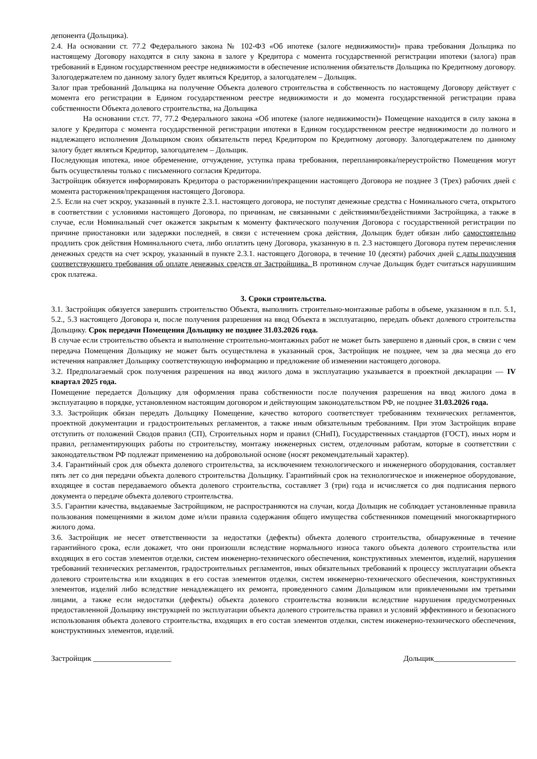депонента (Дольщика).
2.4. На основании ст. 77.2 Федерального закона № 102-ФЗ «Об ипотеке (залоге недвижимости)» права требования Дольщика по настоящему Договору находятся в силу закона в залоге у Кредитора с момента государственной регистрации ипотеки (залога) прав требований в Едином государственном реестре недвижимости в обеспечение исполнения обязательств Дольщика по Кредитному договору. Залогодержателем по данному залогу будет являться Кредитор, а залогодателем – Дольщик.
Залог прав требований Дольщика на получение Объекта долевого строительства в собственность по настоящему Договору действует с момента его регистрации в Едином государственном реестре недвижимости и до момента государственной регистрации права собственности Объекта долевого строительства, на Дольщика
На основании ст.ст. 77, 77.2 Федерального закона «Об ипотеке (залоге недвижимости)» Помещение находится в силу закона в залоге у Кредитора с момента государственной регистрации ипотеки в Едином государственном реестре недвижимости до полного и надлежащего исполнения Дольщиком своих обязательств перед Кредитором по Кредитному договору. Залогодержателем по данному залогу будет являться Кредитор, залогодателем – Дольщик.
Последующая ипотека, иное обременение, отчуждение, уступка права требования, перепланировка/переустройство Помещения могут быть осуществлены только с письменного согласия Кредитора.
Застройщик обязуется информировать Кредитора о расторжении/прекращении настоящего Договора не позднее 3 (Трех) рабочих дней с момента расторжения/прекращения настоящего Договора.
2.5. Если на счет эскроу, указанный в пункте 2.3.1. настоящего договора, не поступят денежные средства с Номинального счета, открытого в соответствии с условиями настоящего Договора, по причинам, не связанными с действиями/бездействиями Застройщика, а также в случае, если Номинальный счет окажется закрытым к моменту фактического получения Договора с государственной регистрации по причине приостановки или задержки последней, в связи с истечением срока действия, Дольщик будет обязан либо самостоятельно продлить срок действия Номинального счета, либо оплатить цену Договора, указанную в п. 2.3 настоящего Договора путем перечисления денежных средств на счет эскроу, указанный в пункте 2.3.1. настоящего Договора, в течение 10 (десяти) рабочих дней с даты получения соответствующего требования об оплате денежных средств от Застройщика. В противном случае Дольщик будет считаться нарушившим срок платежа.
3. Сроки строительства.
3.1. Застройщик обязуется завершить строительство Объекта, выполнить строительно-монтажные работы в объеме, указанном в п.п. 5.1, 5.2., 5.3 настоящего Договора и, после получения разрешения на ввод Объекта в эксплуатацию, передать объект долевого строительства Дольщику. Срок передачи Помещения Дольщику не позднее 31.03.2026 года.
В случае если строительство объекта и выполнение строительно-монтажных работ не может быть завершено в данный срок, в связи с чем передача Помещения Дольщику не может быть осуществлена в указанный срок, Застройщик не позднее, чем за два месяца до его истечения направляет Дольщику соответствующую информацию и предложение об изменении настоящего договора.
3.2. Предполагаемый срок получения разрешения на ввод жилого дома в эксплуатацию указывается в проектной декларации — IV квартал 2025 года.
Помещение передается Дольщику для оформления права собственности после получения разрешения на ввод жилого дома в эксплуатацию в порядке, установленном настоящим договором и действующим законодательством РФ, не позднее 31.03.2026 года.
3.3. Застройщик обязан передать Дольщику Помещение, качество которого соответствует требованиям технических регламентов, проектной документации и градостроительных регламентов, а также иным обязательным требованиям. При этом Застройщик вправе отступить от положений Сводов правил (СП), Строительных норм и правил (СНиП), Государственных стандартов (ГОСТ), иных норм и правил, регламентирующих работы по строительству, монтажу инженерных систем, отделочным работам, которые в соответствии с законодательством РФ подлежат применению на добровольной основе (носят рекомендательный характер).
3.4. Гарантийный срок для объекта долевого строительства, за исключением технологического и инженерного оборудования, составляет пять лет со дня передачи объекта долевого строительства Дольщику. Гарантийный срок на технологическое и инженерное оборудование, входящее в состав передаваемого объекта долевого строительства, составляет 3 (три) года и исчисляется со дня подписания первого документа о передаче объекта долевого строительства.
3.5. Гарантии качества, выдаваемые Застройщиком, не распространяются на случаи, когда Дольщик не соблюдает установленные правила пользования помещениями в жилом доме и/или правила содержания общего имущества собственников помещений многоквартирного жилого дома.
3.6. Застройщик не несет ответственности за недостатки (дефекты) объекта долевого строительства, обнаруженные в течение гарантийного срока, если докажет, что они произошли вследствие нормального износа такого объекта долевого строительства или входящих в его состав элементов отделки, систем инженерно-технического обеспечения, конструктивных элементов, изделий, нарушения требований технических регламентов, градостроительных регламентов, иных обязательных требований к процессу эксплуатации объекта долевого строительства или входящих в его состав элементов отделки, систем инженерно-технического обеспечения, конструктивных элементов, изделий либо вследствие ненадлежащего их ремонта, проведенного самим Дольщиком или привлеченными им третьими лицами, а также если недостатки (дефекты) объекта долевого строительства возникли вследствие нарушения предусмотренных предоставленной Дольщику инструкцией по эксплуатации объекта долевого строительства правил и условий эффективного и безопасного использования объекта долевого строительства, входящих в его состав элементов отделки, систем инженерно-технического обеспечения, конструктивных элементов, изделий.
Застройщик ____________________ Дольщик_____________________